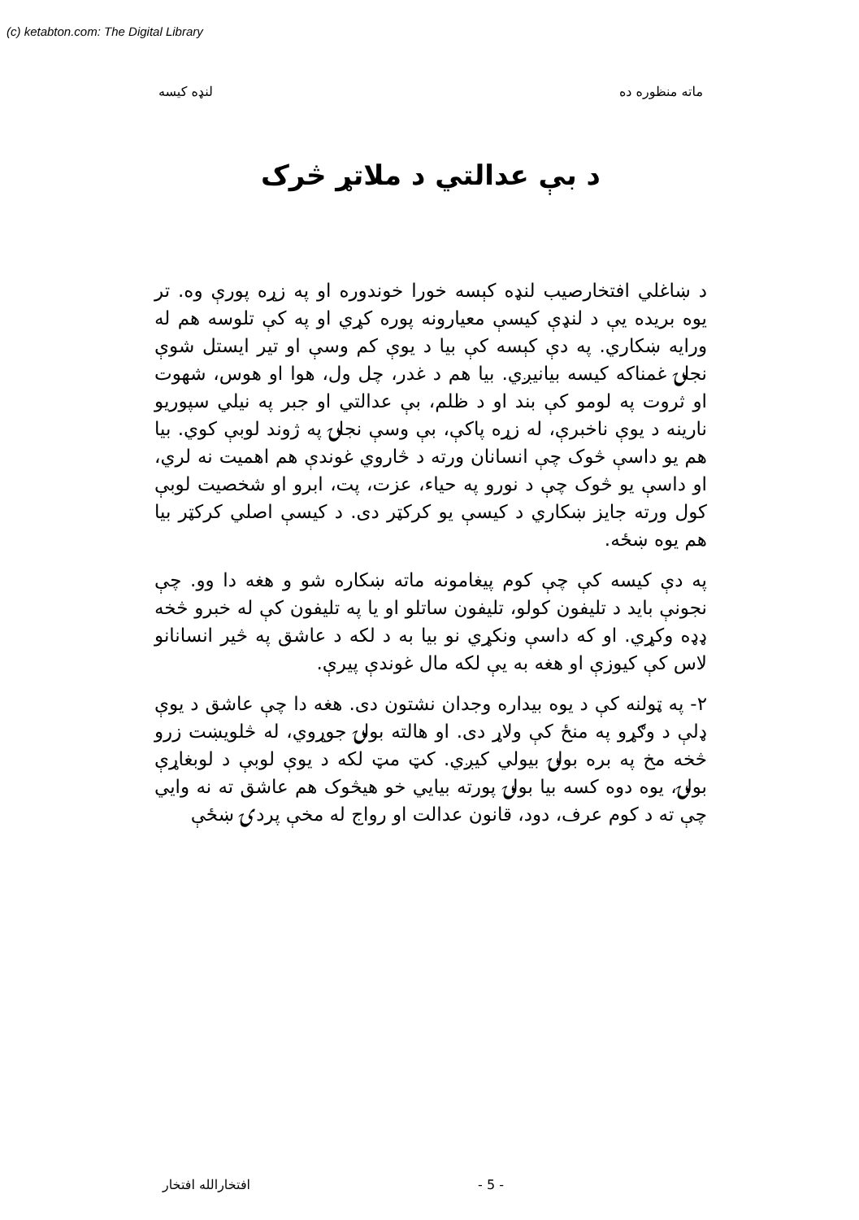(c) ketabton.com: The Digital Library
ماته منظوره ده لنډه کیسه
د بې عدالتي د ملاتړ څرک
د ښاغلي افتخارصیب لنډه کېسه خورا خوندوره او په زړه پورې وه. تر یوه بریده یې د لنډې کیسې معیارونه پوره کړي او په کې تلوسه هم له ورایه ښکاري. په دې کېسه کې بیا د یوې کم وسې او تیر ایستل شوې نجلۍ غمناکه کیسه بیانیږي. بیا هم د غدر، چل ول، هوا او هوس، شهوت او ثروت په لومو کې بند او د ظلم، بې عدالتي او جبر په نیلي سپوریو نارینه د یوې ناخبرې، له زړه پاکې، بې وسې نجلۍ په ژوند لوبې کوي. بیا هم یو داسې څوک چې انسانان ورته د څاروي غوندې هم اهمیت نه لري، او داسې یو څوک چې د نورو په حیاء، عزت، پت، ابرو او شخصیت لوبې کول ورته جایز ښکاري د کیسې یو کرکټر دی. د کیسې اصلي کرکټر بیا هم یوه ښځه.
په دې کیسه کې چې کوم پیغامونه ماته ښکاره شو و هغه دا وو. چې نجونې باید د تلیفون کولو، تلیفون ساتلو او یا په تلیفون کې له خبرو څخه ډډه وکړي. او که داسې ونکړي نو بیا به د لکه د عاشق په څیر انسانانو لاس کې کیوزې او هغه به یې لکه مال غوندې پیرې.
۲- په ټولنه کې د یوه بیداره وجدان نشتون دی. هغه دا چې عاشق د یوې ډلې د وګړو په منځ کې ولاړ دی. او هالته بولۍ جوړوي، له څلویښت زرو څخه مخ په بره بولۍ بیولي کیږي. کټ مټ لکه د یوې لوبې د لوبغاړې بولۍ، یوه دوه کسه بیا بولۍ پورته بیایي خو هیڅوک هم عاشق ته نه وایي چې ته د کوم عرف، دود، قانون عدالت او رواج له مخې پردۍ ښځې
افتخارالله افتخار - 5 -